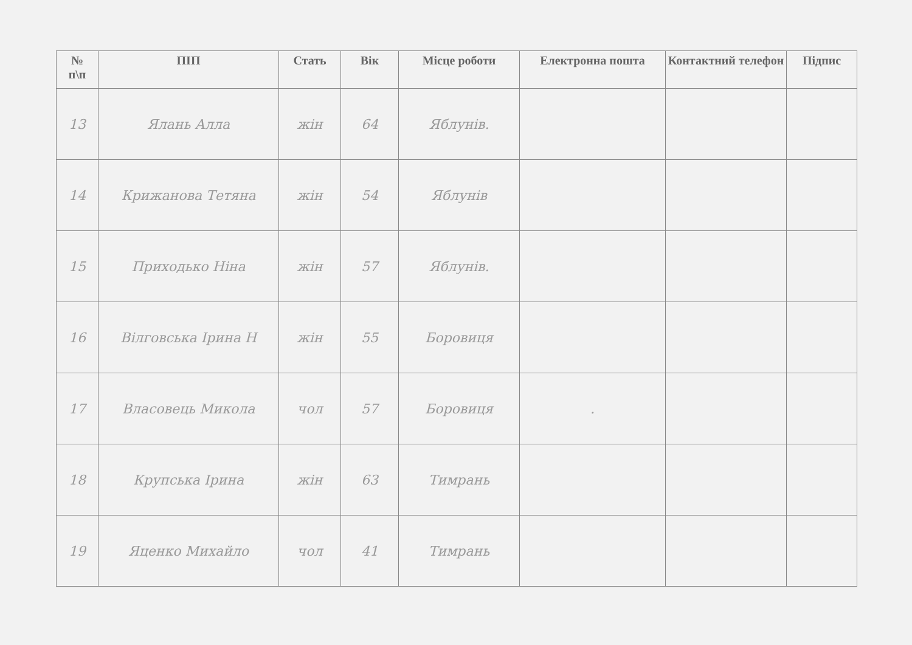| № п\п | ПІП | Стать | Вік | Місце роботи | Електронна пошта | Контактний телефон | Підпис |
| --- | --- | --- | --- | --- | --- | --- | --- |
| 13 | Ялань Алла | жін | 64 | Яблунів. | | | |
| 14 | Крижанова Тетяна | жін | 54 | Яблунів | | | |
| 15 | Приходько Ніна | жін | 57 | Яблунів. | | | |
| 16 | Вілговська Ірина Н | жін | 55 | Боровиця | | | |
| 17 | Власовець Микола | чол | 57 | Боровиця | . | | |
| 18 | Крупська Ірина | жін | 63 | Тимрань | | | |
| 19 | Яценко Михайло | чол | 41 | Тимрань | | | |